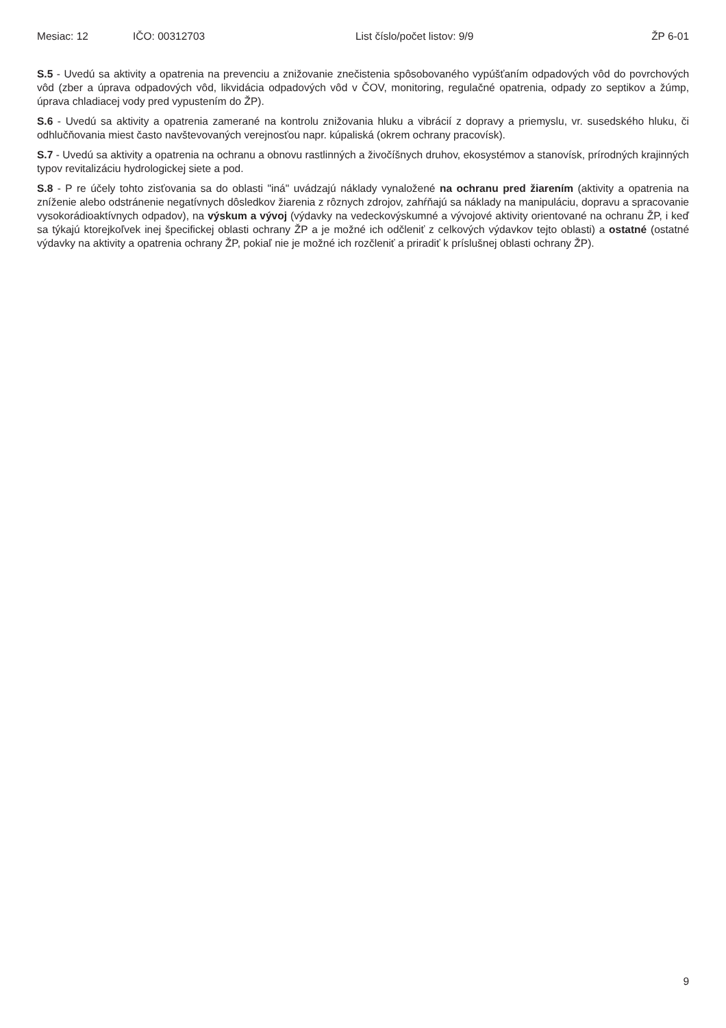Mesiac: 12 IČO: 00312703 List číslo/počet listov: 9/9 ŽP 6-01
S.5 - Uvedú sa aktivity a opatrenia na prevenciu a znižovanie znečistenia spôsobovaného vypúšťaním odpadových vôd do povrchových vôd (zber a úprava odpadových vôd, likvidácia odpadových vôd v ČOV, monitoring, regulačné opatrenia, odpady zo septikov a žúmp, úprava chladiacej vody pred vypustením do ŽP).
S.6 - Uvedú sa aktivity a opatrenia zamerané na kontrolu znižovania hluku a vibrácií z dopravy a priemyslu, vr. susedského hluku, či odhlučňovania miest často navštevovaných verejnosťou napr. kúpaliská (okrem ochrany pracovísk).
S.7 - Uvedú sa aktivity a opatrenia na ochranu a obnovu rastlinných a živočíšnych druhov, ekosystémov a stanovísk, prírodných krajinných typov revitalizáciu hydrologickej siete a pod.
S.8 - P re účely tohto zisťovania sa do oblasti "iná" uvádzajú náklady vynaložené na ochranu pred žiarením (aktivity a opatrenia na zníženie alebo odstránenie negatívnych dôsledkov žiarenia z rôznych zdrojov, zahŕňajú sa náklady na manipuláciu, dopravu a spracovanie vysokorádioaktívnych odpadov), na výskum a vývoj (výdavky na vedeckovýskumné a vývojové aktivity orientované na ochranu ŽP, i keď sa týkajú ktorejkoľvek inej špecifickej oblasti ochrany ŽP a je možné ich odčleniť z celkových výdavkov tejto oblasti) a ostatné (ostatné výdavky na aktivity a opatrenia ochrany ŽP, pokiaľ nie je možné ich rozčleniť a priradiť k príslušnej oblasti ochrany ŽP).
9